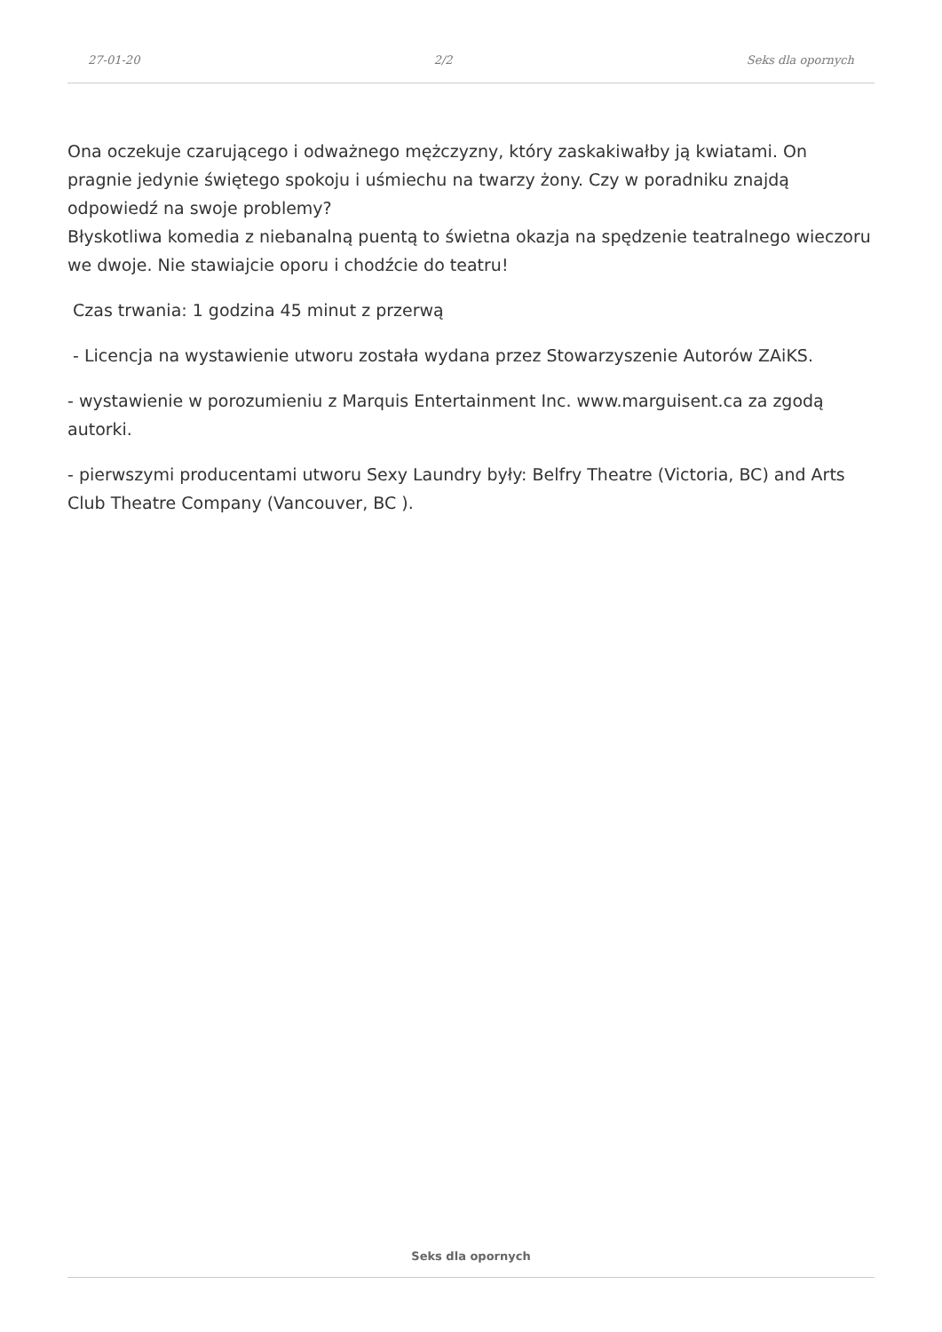27-01-20 2/2 Seks dla opornych
Ona oczekuje czarującego i odważnego mężczyzny, który zaskakiwałby ją kwiatami. On pragnie jedynie świętego spokoju i uśmiechu na twarzy żony. Czy w poradniku znajdą odpowiedź na swoje problemy?
Błyskotliwa komedia z niebanalną puentą to świetna okazja na spędzenie teatralnego wieczoru we dwoje. Nie stawiajcie oporu i chodźcie do teatru!
Czas trwania: 1 godzina 45 minut z przerwą
- Licencja na wystawienie utworu została wydana przez Stowarzyszenie Autorów ZAiKS.
- wystawienie w porozumieniu z Marquis Entertainment Inc. www.marguisent.ca za zgodą autorki.
- pierwszymi producentami utworu Sexy Laundry były: Belfry Theatre (Victoria, BC) and Arts Club Theatre Company (Vancouver, BC ).
Seks dla opornych